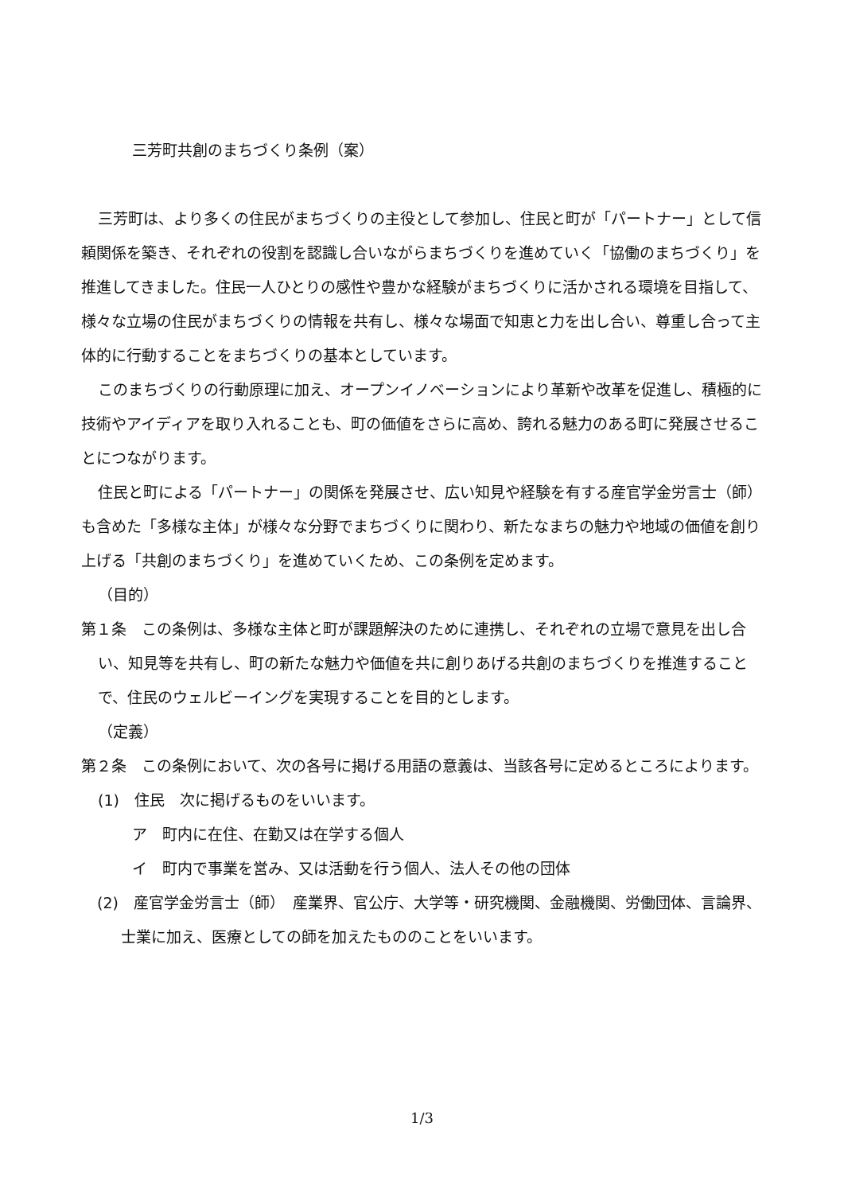三芳町共創のまちづくり条例（案）
三芳町は、より多くの住民がまちづくりの主役として参加し、住民と町が「パートナー」として信頼関係を築き、それぞれの役割を認識し合いながらまちづくりを進めていく「協働のまちづくり」を推進してきました。住民一人ひとりの感性や豊かな経験がまちづくりに活かされる環境を目指して、様々な立場の住民がまちづくりの情報を共有し、様々な場面で知恵と力を出し合い、尊重し合って主体的に行動することをまちづくりの基本としています。
このまちづくりの行動原理に加え、オープンイノベーションにより革新や改革を促進し、積極的に技術やアイディアを取り入れることも、町の価値をさらに高め、誇れる魅力のある町に発展させることにつながります。
住民と町による「パートナー」の関係を発展させ、広い知見や経験を有する産官学金労言士（師）も含めた「多様な主体」が様々な分野でまちづくりに関わり、新たなまちの魅力や地域の価値を創り上げる「共創のまちづくり」を進めていくため、この条例を定めます。
（目的）
第１条　この条例は、多様な主体と町が課題解決のために連携し、それぞれの立場で意見を出し合い、知見等を共有し、町の新たな魅力や価値を共に創りあげる共創のまちづくりを推進することで、住民のウェルビーイングを実現することを目的とします。
（定義）
第２条　この条例において、次の各号に掲げる用語の意義は、当該各号に定めるところによります。
(1)　住民　次に掲げるものをいいます。
ア　町内に在住、在勤又は在学する個人
イ　町内で事業を営み、又は活動を行う個人、法人その他の団体
(2)　産官学金労言士（師）　産業界、官公庁、大学等・研究機関、金融機関、労働団体、言論界、士業に加え、医療としての師を加えたもののことをいいます。
1/3